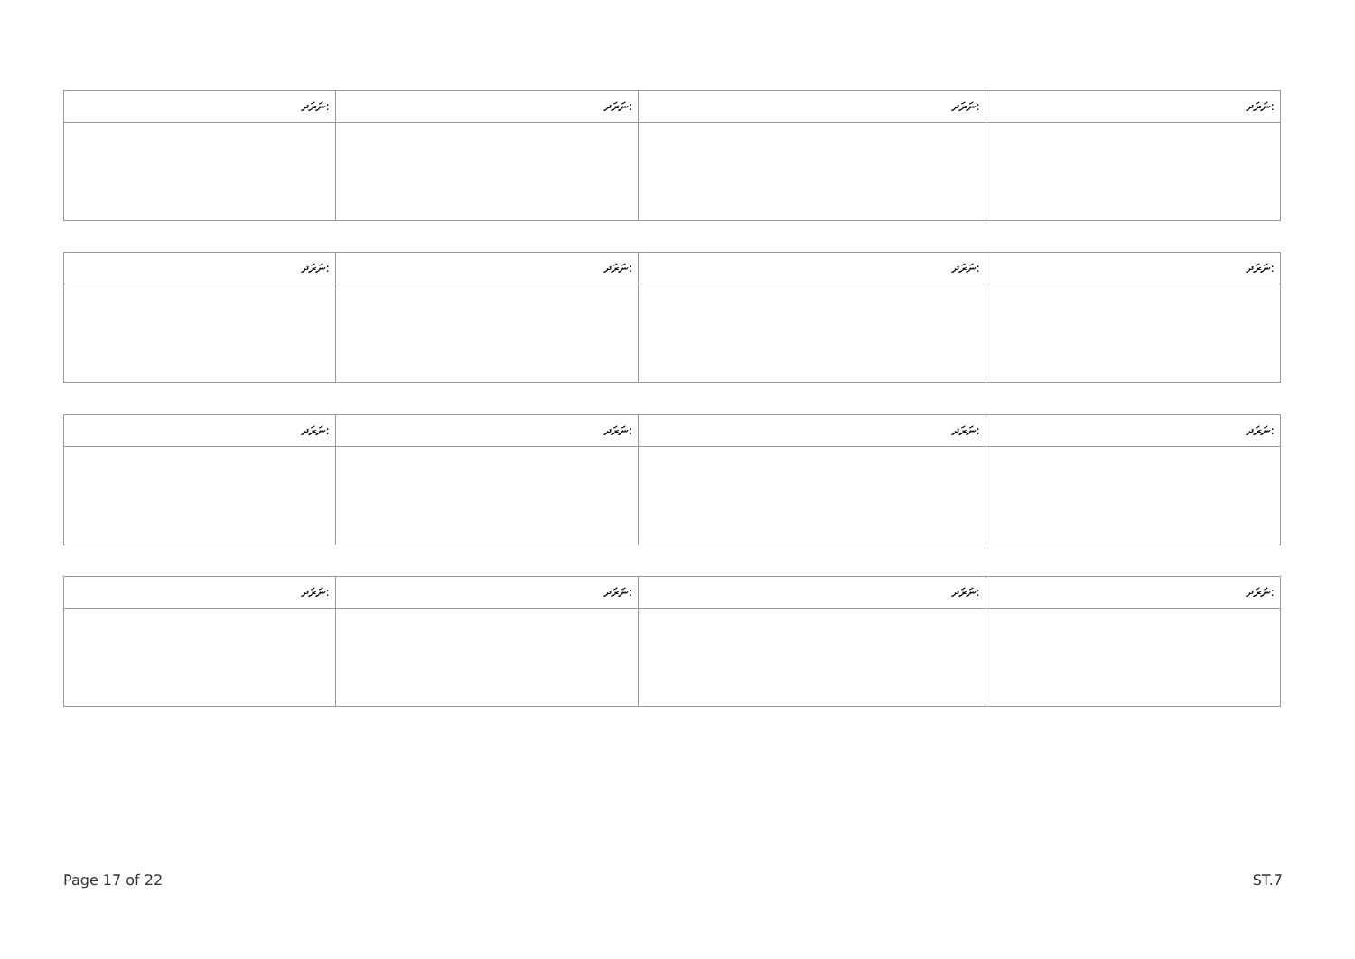| ނަރަދ: | ނަރަދ: | ނަރަދ: | ނަރަދ: |
| ނަރަދ: | ނަރަދ: | ނަރަދ: | ނަރަދ: |
| ނަރަދ: | ނަރަދ: | ނަރަދ: | ނަރަދ: |
| ނަރަދ: | ނަރަދ: | ނަރަދ: | ނަރަދ: |
Page 17 of 22 ST.7